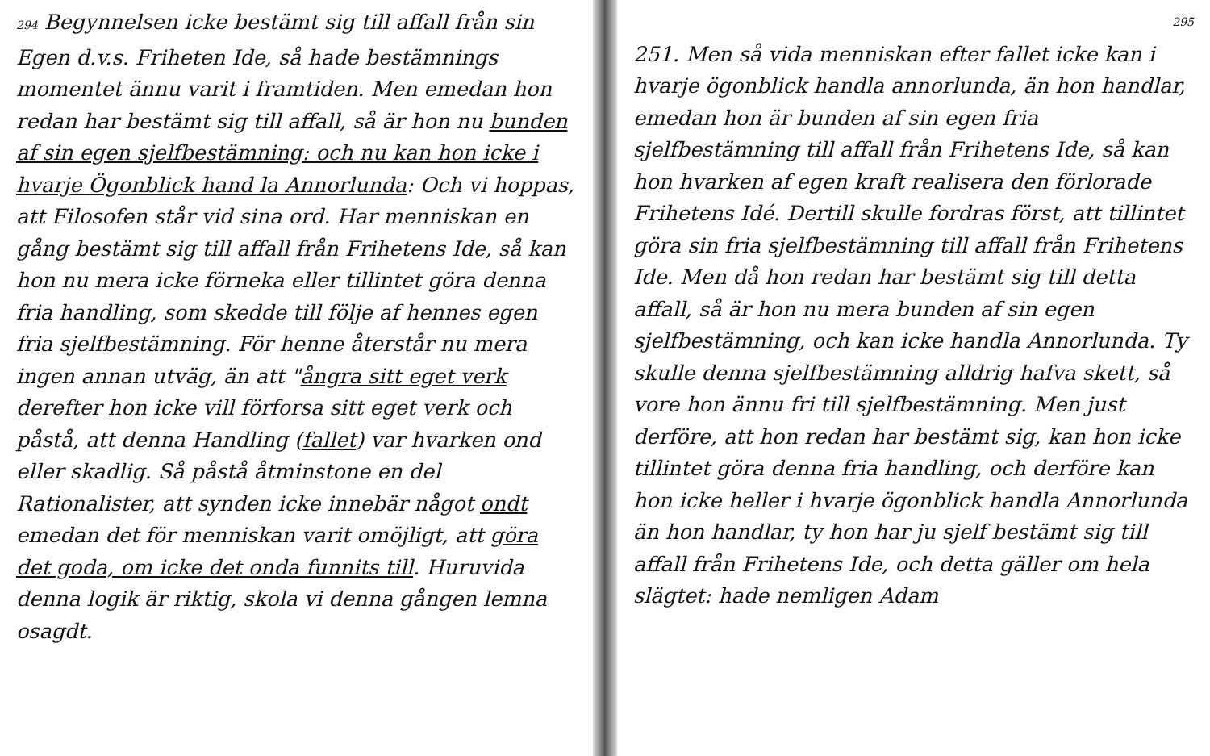294 Begynnelsen icke bestämt sig till affall från sin Egen d.v.s. Friheten Ide, så hade bestämnings momentet ännu varit i framtiden. Men emedan hon redan har bestämt sig till affall, så är hon nu bunden af sin egen sjelfbestämning: och nu kan hon icke i hvarje Ögonblick hand la Annorlunda: Och vi hoppas, att Filosofen står vid sina ord. Har menniskan en gång bestämt sig till affall från Frihetens Ide, så kan hon nu mera icke förneka eller tillintet göra denna fria handling, som skedde till följe af hennes egen fria sjelfbestämning. För henne återstår nu mera ingen annan utväg, än att "ångra sitt eget verk derefter hon icke vill förforsa sitt eget verk och påstå, att denna Handling (fallet) var hvarken ond eller skadlig. Så påstå åtminstone en del Rationalister, att synden icke innebär något ondt emedan det för menniskan varit omöjligt, att göra det goda, om icke det onda funnits till. Huruvida denna logik är riktig, skola vi denna gången lemna osagdt.
295
251. Men så vida menniskan efter fallet icke kan i hvarje ögonblick handla annorlunda, än hon handlar, emedan hon är bunden af sin egen fria sjelfbestämning till affall från Frihetens Ide, så kan hon hvarken af egen kraft realisera den förlorade Frihetens Idé. Dertill skulle fordras först, att tillintet göra sin fria sjelfbestämning till affall från Frihetens Ide. Men då hon redan har bestämt sig till detta affall, så är hon nu mera bunden af sin egen sjelfbestämning, och kan icke handla Annorlunda. Ty skulle denna sjelfbestämning alldrig hafva skett, så vore hon ännu fri till sjelfbestämning. Men just derföre, att hon redan har bestämt sig, kan hon icke tillintet göra denna fria handling, och derföre kan hon icke heller i hvarje ögonblick handla Annorlunda än hon handlar, ty hon har ju sjelf bestämt sig till affall från Frihetens Ide, och detta gäller om hela slägtet: hade nemligen Adam